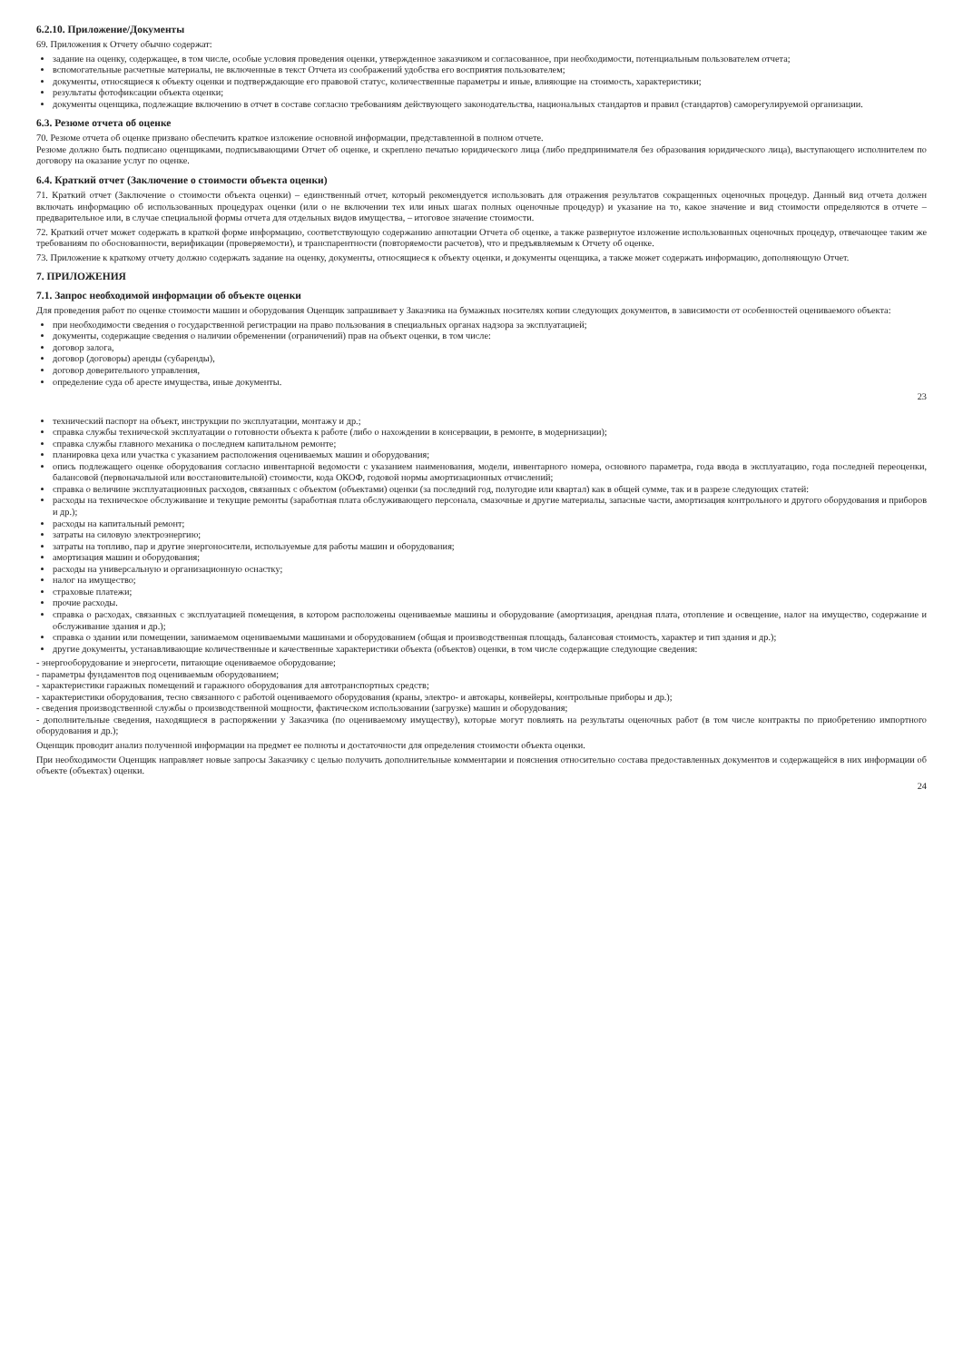6.2.10. Приложение/Документы
69. Приложения к Отчету обычно содержат:
задание на оценку, содержащее, в том числе, особые условия проведения оценки, утвержденное заказчиком и согласованное, при необходимости, потенциальным пользователем отчета;
вспомогательные расчетные материалы, не включенные в текст Отчета из соображений удобства его восприятия пользователем;
документы, относящиеся к объекту оценки и подтверждающие его правовой статус, количественные параметры и иные, влияющие на стоимость, характеристики;
результаты фотофиксации объекта оценки;
документы оценщика, подлежащие включению в отчет в составе согласно требованиям действующего законодательства, национальных стандартов и правил (стандартов) саморегулируемой организации.
6.3. Резюме отчета об оценке
70. Резюме отчета об оценке призвано обеспечить краткое изложение основной информации, представленной в полном отчете.
Резюме должно быть подписано оценщиками, подписывающими Отчет об оценке, и скреплено печатью юридического лица (либо предпринимателя без образования юридического лица), выступающего исполнителем по договору на оказание услуг по оценке.
6.4. Краткий отчет (Заключение о стоимости объекта оценки)
71. Краткий отчет (Заключение о стоимости объекта оценки) – единственный отчет, который рекомендуется использовать для отражения результатов сокращенных оценочных процедур. Данный вид отчета должен включать информацию об использованных процедурах оценки (или о не включении тех или иных шагах полных оценочные процедур) и указание на то, какое значение и вид стоимости определяются в отчете – предварительное или, в случае специальной формы отчета для отдельных видов имущества, – итоговое значение стоимости.
72. Краткий отчет может содержать в краткой форме информацию, соответствующую содержанию аннотации Отчета об оценке, а также развернутое изложение использованных оценочных процедур, отвечающее таким же требованиям по обоснованности, верификации (проверяемости), и транспарентности (повторяемости расчетов), что и предъявляемым к Отчету об оценке.
73. Приложение к краткому отчету должно содержать задание на оценку, документы, относящиеся к объекту оценки, и документы оценщика, а также может содержать информацию, дополняющую Отчет.
7. ПРИЛОЖЕНИЯ
7.1. Запрос необходимой информации об объекте оценки
Для проведения работ по оценке стоимости машин и оборудования Оценщик запрашивает у Заказчика на бумажных носителях копии следующих документов, в зависимости от особенностей оцениваемого объекта:
при необходимости сведения о государственной регистрации на право пользования в специальных органах надзора за эксплуатацией;
документы, содержащие сведения о наличии обременении (ограничений) прав на объект оценки, в том числе:
договор залога,
договор (договоры) аренды (субаренды),
договор доверительного управления,
определение суда об аресте имущества, иные документы.
23
технический паспорт на объект, инструкции по эксплуатации, монтажу и др.;
справка службы технической эксплуатации о готовности объекта к работе (либо о нахождении в консервации, в ремонте, в модернизации);
справка службы главного механика о последнем капитальном ремонте;
планировка цеха или участка с указанием расположения оцениваемых машин и оборудования;
опись подлежащего оценке оборудования согласно инвентарной ведомости с указанием наименования, модели, инвентарного номера, основного параметра, года ввода в эксплуатацию, года последней переоценки, балансовой (первоначальной или восстановительной) стоимости, кода ОКОФ, годовой нормы амортизационных отчислений;
справка о величине эксплуатационных расходов, связанных с объектом (объектами) оценки (за последний год, полугодие или квартал) как в общей сумме, так и в разрезе следующих статей:
расходы на техническое обслуживание и текущие ремонты (заработная плата обслуживающего персонала, смазочные и другие материалы, запасные части, амортизация контрольного и другого оборудования и приборов и др.);
расходы на капитальный ремонт;
затраты на силовую электроэнергию;
затраты на топливо, пар и другие энергоносители, используемые для работы машин и оборудования;
амортизация машин и оборудования;
расходы на универсальную и организационную оснастку;
налог на имущество;
страховые платежи;
прочие расходы.
справка о расходах, связанных с эксплуатацией помещения, в котором расположены оцениваемые машины и оборудование (амортизация, арендная плата, отопление и освещение, налог на имущество, содержание и обслуживание здания и др.);
справка о здании или помещении, занимаемом оцениваемыми машинами и оборудованием (общая и производственная площадь, балансовая стоимость, характер и тип здания и др.);
другие документы, устанавливающие количественные и качественные характеристики объекта (объектов) оценки, в том числе содержащие следующие сведения:
- энергооборудование и энергосети, питающие оцениваемое оборудование;
- параметры фундаментов под оцениваемым оборудованием;
- характеристики гаражных помещений и гаражного оборудования для автотранспортных средств;
- характеристики оборудования, тесно связанного с работой оцениваемого оборудования (краны, электро- и автокары, конвейеры, контрольные приборы и др.);
- сведения производственной службы о производственной мощности, фактическом использовании (загрузке) машин и оборудования;
- дополнительные сведения, находящиеся в распоряжении у Заказчика (по оцениваемому имуществу), которые могут повлиять на результаты оценочных работ (в том числе контракты по приобретению импортного оборудования и др.);
Оценщик проводит анализ полученной информации на предмет ее полноты и достаточности для определения стоимости объекта оценки.
При необходимости Оценщик направляет новые запросы Заказчику с целью получить дополнительные комментарии и пояснения относительно состава предоставленных документов и содержащейся в них информации об объекте (объектах) оценки.
24